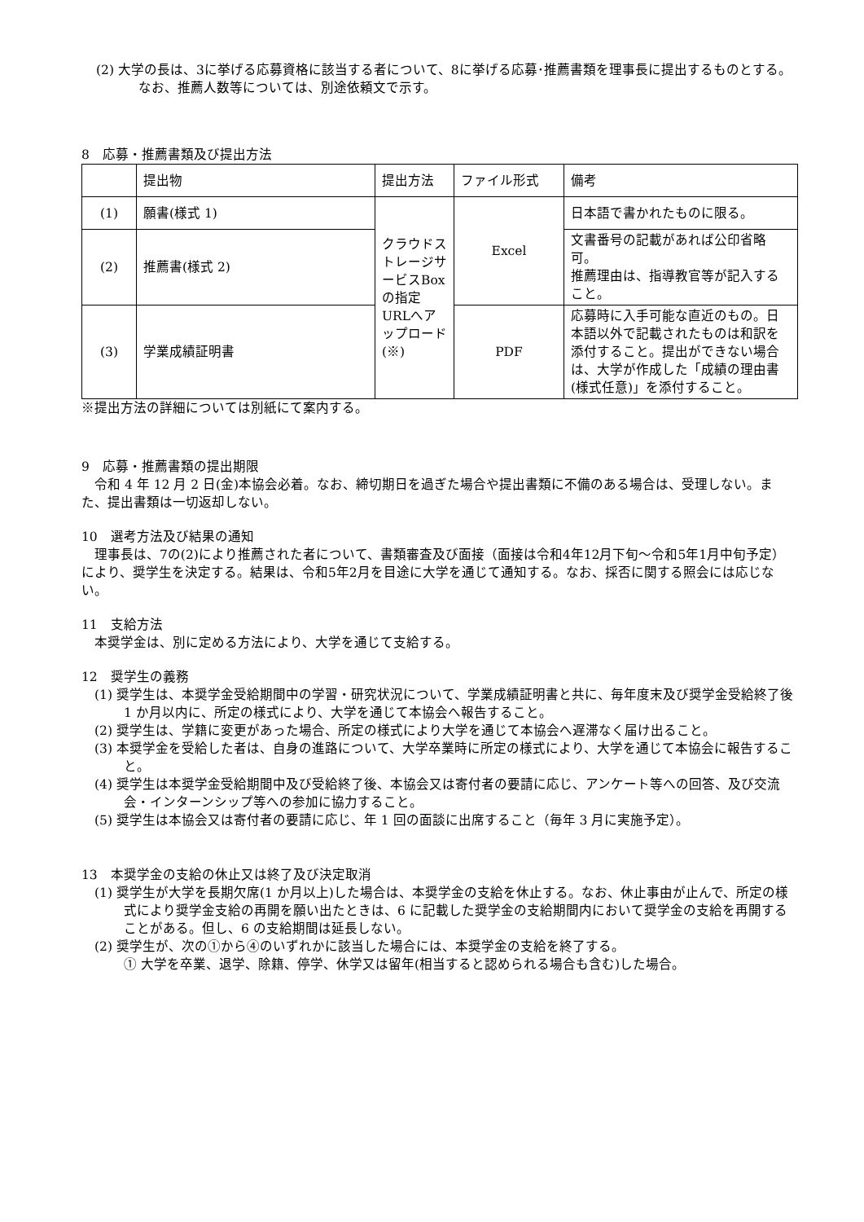(2) 大学の長は、3に挙げる応募資格に該当する者について、8に挙げる応募･推薦書類を理事長に提出するものとする。なお、推薦人数等については、別途依頼文で示す。
8　応募・推薦書類及び提出方法
| | 提出物 | 提出方法 | ファイル形式 | 備考 |
| (1) | 願書(様式 1) | クラウドストレージサービスBoxの指定URLへアップロード(※) | Excel | 日本語で書かれたものに限る。 |
| (2) | 推薦書(様式 2) | | | 文書番号の記載があれば公印省略可。 推薦理由は、指導教官等が記入すること。 |
| (3) | 学業成績証明書 | | PDF | 応募時に入手可能な直近のもの。日本語以外で記載されたものは和訳を添付すること。提出ができない場合は、大学が作成した「成績の理由書(様式任意)」を添付すること。 |
※提出方法の詳細については別紙にて案内する。
9　応募・推薦書類の提出期限
　令和 4 年 12 月 2 日(金)本協会必着。なお、締切期日を過ぎた場合や提出書類に不備のある場合は、受理しない。また、提出書類は一切返却しない。
10　選考方法及び結果の通知
　理事長は、7の(2)により推薦された者について、書類審査及び面接（面接は令和4年12月下旬～令和5年1月中旬予定）により、奨学生を決定する。結果は、令和5年2月を目途に大学を通じて通知する。なお、採否に関する照会には応じない。
11　支給方法
　本奨学金は、別に定める方法により、大学を通じて支給する。
12　奨学生の義務
(1) 奨学生は、本奨学金受給期間中の学習・研究状況について、学業成績証明書と共に、毎年度末及び奨学金受給終了後 1 か月以内に、所定の様式により、大学を通じて本協会へ報告すること。
(2) 奨学生は、学籍に変更があった場合、所定の様式により大学を通じて本協会へ遅滞なく届け出ること。
(3) 本奨学金を受給した者は、自身の進路について、大学卒業時に所定の様式により、大学を通じて本協会に報告すること。
(4) 奨学生は本奨学金受給期間中及び受給終了後、本協会又は寄付者の要請に応じ、アンケート等への回答、及び交流会・インターンシップ等への参加に協力すること。
(5) 奨学生は本協会又は寄付者の要請に応じ、年 1 回の面談に出席すること（毎年 3 月に実施予定）。
13　本奨学金の支給の休止又は終了及び決定取消
(1) 奨学生が大学を長期欠席(1 か月以上)した場合は、本奨学金の支給を休止する。なお、休止事由が止んで、所定の様式により奨学金支給の再開を願い出たときは、6 に記載した奨学金の支給期間内において奨学金の支給を再開することがある。但し、6 の支給期間は延長しない。
(2) 奨学生が、次の①から④のいずれかに該当した場合には、本奨学金の支給を終了する。
① 大学を卒業、退学、除籍、停学、休学又は留年(相当すると認められる場合も含む)した場合。